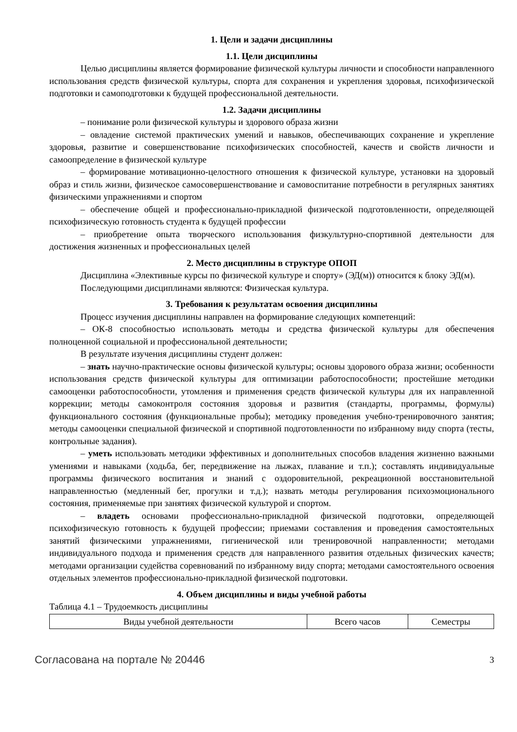1. Цели и задачи дисциплины
1.1. Цели дисциплины
Целью дисциплины является формирование физической культуры личности и способности направленного использования средств физической культуры, спорта для сохранения и укрепления здоровья, психофизической подготовки и самоподготовки к будущей профессиональной деятельности.
1.2. Задачи дисциплины
– понимание роли физической культуры и здорового образа жизни
– овладение системой практических умений и навыков, обеспечивающих сохранение и укрепление здоровья, развитие и совершенствование психофизических способностей, качеств и свойств личности и самоопределение в физической культуре
– формирование мотивационно-целостного отношения к физической культуре, установки на здоровый образ и стиль жизни, физическое самосовершенствование и самовоспитание потребности в регулярных занятиях физическими упражнениями и спортом
– обеспечение общей и профессионально-прикладной физической подготовленности, определяющей психофизическую готовность студента к будущей профессии
– приобретение опыта творческого использования физкультурно-спортивной деятельности для достижения жизненных и профессиональных целей
2. Место дисциплины в структуре ОПОП
Дисциплина «Элективные курсы по физической культуре и спорту» (ЭД(м)) относится к блоку ЭД(м).
Последующими дисциплинами являются: Физическая культура.
3. Требования к результатам освоения дисциплины
Процесс изучения дисциплины направлен на формирование следующих компетенций:
– ОК-8 способностью использовать методы и средства физической культуры для обеспечения полноценной социальной и профессиональной деятельности;
В результате изучения дисциплины студент должен:
– знать научно-практические основы физической культуры; основы здорового образа жизни; особенности использования средств физической культуры для оптимизации работоспособности; простейшие методики самооценки работоспособности, утомления и применения средств физической культуры для их направленной коррекции; методы самоконтроля состояния здоровья и развития (стандарты, программы, формулы) функционального состояния (функциональные пробы); методику проведения учебно-тренировочного занятия; методы самооценки специальной физической и спортивной подготовленности по избранному виду спорта (тесты, контрольные задания).
– уметь использовать методики эффективных и дополнительных способов владения жизненно важными умениями и навыками (ходьба, бег, передвижение на лыжах, плавание и т.п.); составлять индивидуальные программы физического воспитания и знаний с оздоровительной, рекреационной восстановительной направленностью (медленный бег, прогулки и т.д.); назвать методы регулирования психоэмоционального состояния, применяемые при занятиях физической культурой и спортом.
– владеть основами профессионально-прикладной физической подготовки, определяющей психофизическую готовность к будущей профессии; приемами составления и проведения самостоятельных занятий физическими упражнениями, гигиенической или тренировочной направленности; методами индивидуального подхода и применения средств для направленного развития отдельных физических качеств; методами организации судейства соревнований по избранному виду спорта; методами самостоятельного освоения отдельных элементов профессионально-прикладной физической подготовки.
4. Объем дисциплины и виды учебной работы
Таблица 4.1 – Трудоемкость дисциплины
| Виды учебной деятельности | Всего часов | Семестры |
Согласована на портале № 20446 3